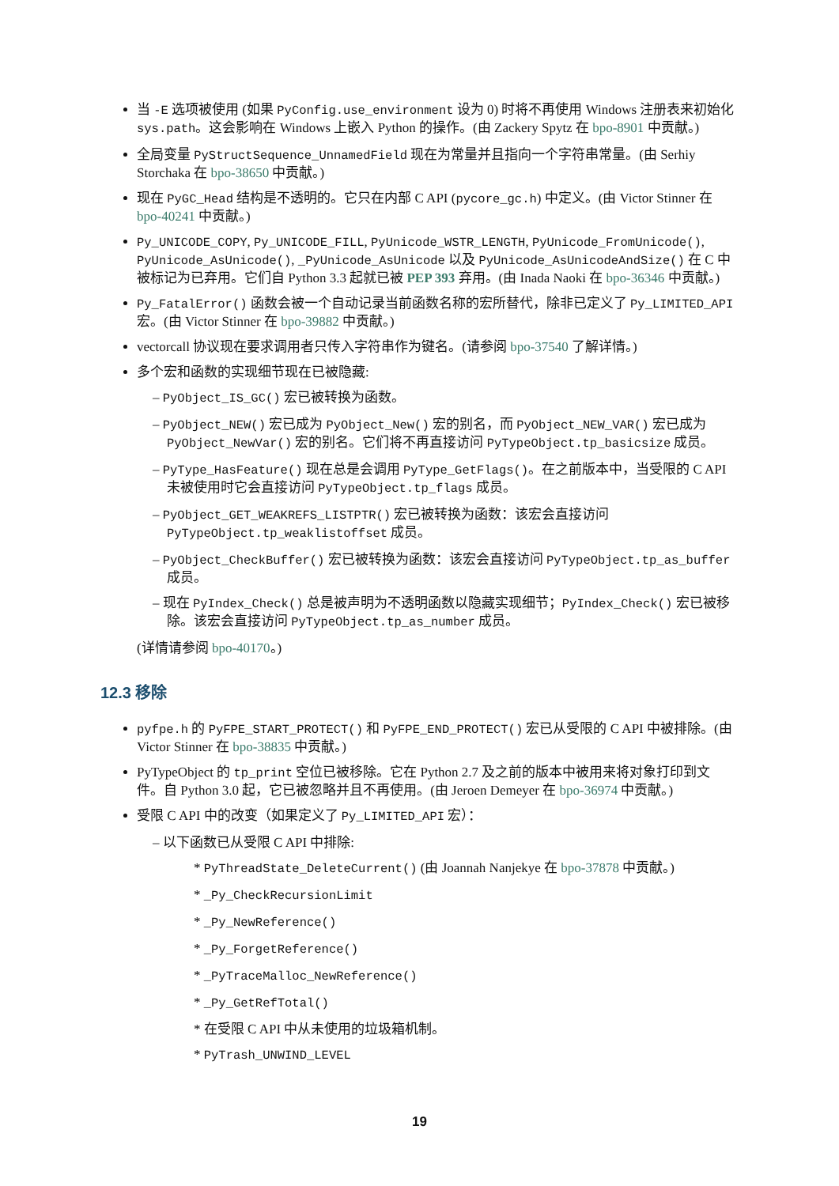当 -E 选项被使用 (如果 PyConfig.use_environment 设为 0) 时将不再使用 Windows 注册表来初始化 sys.path。这会影响在 Windows 上嵌入 Python 的操作。(由 Zackery Spytz 在 bpo-8901 中贡献。)
全局变量 PyStructSequence_UnnamedField 现在为常量并且指向一个字符串常量。(由 Serhiy Storchaka 在 bpo-38650 中贡献。)
现在 PyGC_Head 结构是不透明的。它只在内部 C API (pycore_gc.h) 中定义。(由 Victor Stinner 在 bpo-40241 中贡献。)
Py_UNICODE_COPY, Py_UNICODE_FILL, PyUnicode_WSTR_LENGTH, PyUnicode_FromUnicode(), PyUnicode_AsUnicode(), _PyUnicode_AsUnicode 以及 PyUnicode_AsUnicodeAndSize() 在 C 中被标记为已弃用。它们自 Python 3.3 起就已被 PEP 393 弃用。(由 Inada Naoki 在 bpo-36346 中贡献。)
Py_FatalError() 函数会被一个自动记录当前函数名称的宏所替代，除非已定义了 Py_LIMITED_API 宏。(由 Victor Stinner 在 bpo-39882 中贡献。)
vectorcall 协议现在要求调用者只传入字符串作为键名。(请参阅 bpo-37540 了解详情。)
多个宏和函数的实现细节现在已被隐藏:
– PyObject_IS_GC() 宏已被转换为函数。
– PyObject_NEW() 宏已成为 PyObject_New() 宏的别名，而 PyObject_NEW_VAR() 宏已成为 PyObject_NewVar() 宏的别名。它们将不再直接访问 PyTypeObject.tp_basicsize 成员。
– PyType_HasFeature() 现在总是会调用 PyType_GetFlags()。在之前版本中，当受限的 C API 未被使用时它会直接访问 PyTypeObject.tp_flags 成员。
– PyObject_GET_WEAKREFS_LISTPTR() 宏已被转换为函数：该宏会直接访问 PyTypeObject.tp_weaklistoffset 成员。
– PyObject_CheckBuffer() 宏已被转换为函数：该宏会直接访问 PyTypeObject.tp_as_buffer 成员。
– 现在 PyIndex_Check() 总是被声明为不透明函数以隐藏实现细节；PyIndex_Check() 宏已被移除。该宏会直接访问 PyTypeObject.tp_as_number 成员。
(详情请参阅 bpo-40170。)
12.3 移除
pyfpe.h 的 PyFPE_START_PROTECT() 和 PyFPE_END_PROTECT() 宏已从受限的 C API 中被排除。(由 Victor Stinner 在 bpo-38835 中贡献。)
PyTypeObject 的 tp_print 空位已被移除。它在 Python 2.7 及之前的版本中被用来将对象打印到文件。自 Python 3.0 起，它已被忽略并且不再使用。(由 Jeroen Demeyer 在 bpo-36974 中贡献。)
受限 C API 中的改变（如果定义了 Py_LIMITED_API 宏）：
– 以下函数已从受限 C API 中排除:
* PyThreadState_DeleteCurrent() (由 Joannah Nanjekye 在 bpo-37878 中贡献。)
* _Py_CheckRecursionLimit
* _Py_NewReference()
* _Py_ForgetReference()
* _PyTraceMalloc_NewReference()
* _Py_GetRefTotal()
* 在受限 C API 中从未使用的垃圾箱机制。
* PyTrash_UNWIND_LEVEL
19